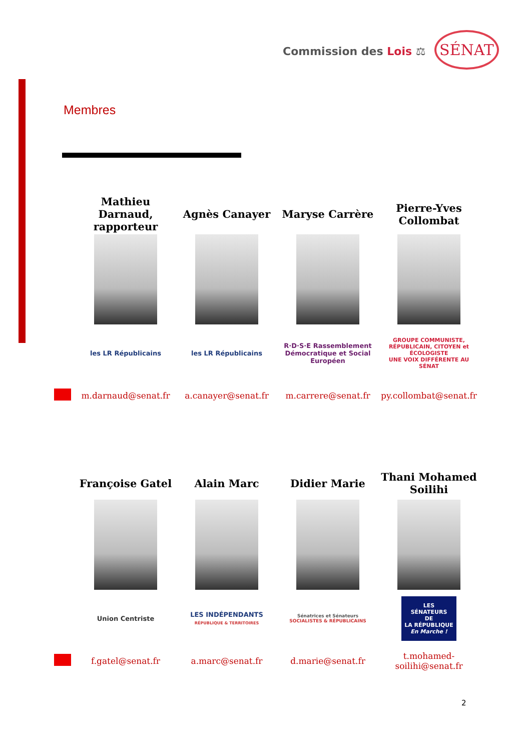Commission des Lois ⚖ SÉNAT
Membres
| | Mathieu Darnaud, rapporteur | Agnès Canayer | Maryse Carrère | Pierre-Yves Collombat |
| | les LR Républicains | les LR Républicains | R·D·S·E Rassemblement Démocratique et Social Européen | GROUPE COMMUNISTE, RÉPUBLICAIN, CITOYEN et ÉCOLOGISTE UNE VOIX DIFFÉRENTE AU SÉNAT |
| | m.darnaud@senat.fr | a.canayer@senat.fr | m.carrere@senat.fr | py.collombat@senat.fr |
| | Françoise Gatel | Alain Marc | Didier Marie | Thani Mohamed Soilihi |
| | Union Centriste | LES INDÉPENDANTS RÉPUBLIQUE & TERRITOIRES | Sénatrices et Sénateurs SOCIALISTES & RÉPUBLICAINS | LES SÉNATEURS DE LA RÉPUBLIQUE En Marche ! |
| | f.gatel@senat.fr | a.marc@senat.fr | d.marie@senat.fr | t.mohamed-soilihi@senat.fr |
2